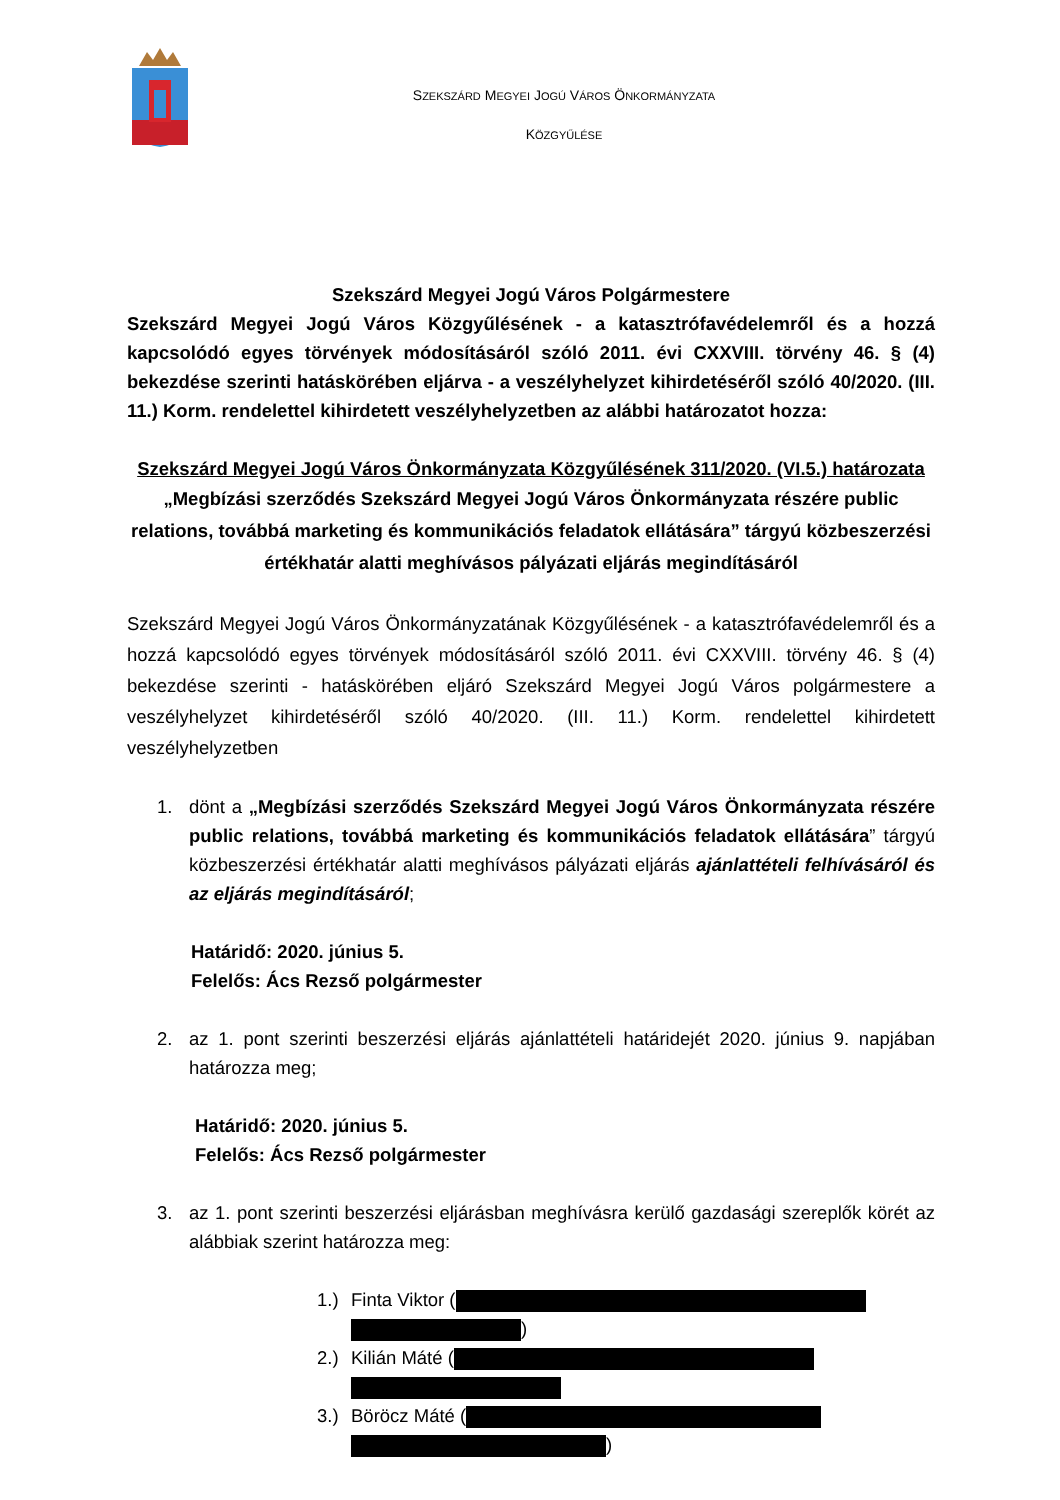SZEKSZÁRD MEGYEI JOGÚ VÁROS ÖNKORMÁNYZATA
KÖZGYŰLÉSE
Szekszárd Megyei Jogú Város Polgármestere
Szekszárd Megyei Jogú Város Közgyűlésének - a katasztrófavédelemről és a hozzá kapcsolódó egyes törvények módosításáról szóló 2011. évi CXXVIII. törvény 46. § (4) bekezdése szerinti hatáskörében eljárva - a veszélyhelyzet kihirdetéséről szóló 40/2020. (III. 11.) Korm. rendelettel kihirdetett veszélyhelyzetben az alábbi határozatot hozza:
Szekszárd Megyei Jogú Város Önkormányzata Közgyűlésének 311/2020. (VI.5.) határozata
„Megbízási szerződés Szekszárd Megyei Jogú Város Önkormányzata részére public relations, továbbá marketing és kommunikációs feladatok ellátására” tárgyú közbeszerzési értékhatár alatti meghívásos pályázati eljárás megindításáról
Szekszárd Megyei Jogú Város Önkormányzatának Közgyűlésének - a katasztrófavédelemről és a hozzá kapcsolódó egyes törvények módosításáról szóló 2011. évi CXXVIII. törvény 46. § (4) bekezdése szerinti - hatáskörében eljáró Szekszárd Megyei Jogú Város polgármestere a veszélyhelyzet kihirdetéséről szóló 40/2020. (III. 11.) Korm. rendelettel kihirdetett veszélyhelyzetben
1. dönt a „Megbízási szerződés Szekszárd Megyei Jogú Város Önkormányzata részére public relations, továbbá marketing és kommunikációs feladatok ellátására” tárgyú közbeszerzési értékhatár alatti meghívásos pályázati eljárás ajánlattételi felhívásáról és az eljárás megindításáról;
Határidő: 2020. június 5.
Felelős: Ács Rezső polgármester
2. az 1. pont szerinti beszerzési eljárás ajánlattételi határidejét 2020. június 9. napjában határozza meg;
Határidő: 2020. június 5.
Felelős: Ács Rezső polgármester
3. az 1. pont szerinti beszerzési eljárásban meghívásra kerülő gazdasági szereplők körét az alábbiak szerint határozza meg:
1.) Finta Viktor (
)
2.) Kilián Máté (
3.) Böröcz Máté (
)